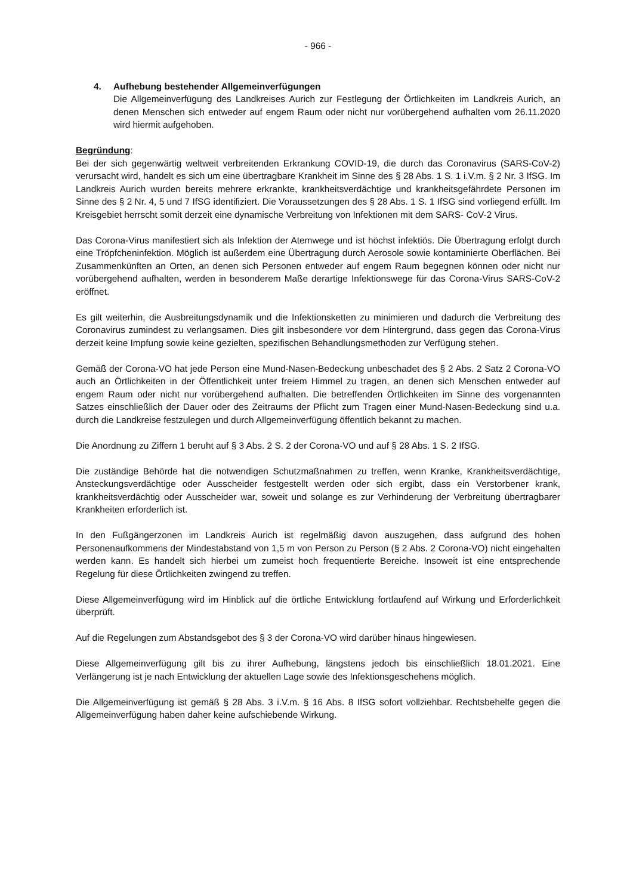- 966 -
4. Aufhebung bestehender Allgemeinverfügungen
Die Allgemeinverfügung des Landkreises Aurich zur Festlegung der Örtlichkeiten im Landkreis Aurich, an denen Menschen sich entweder auf engem Raum oder nicht nur vorübergehend aufhalten vom 26.11.2020 wird hiermit aufgehoben.
Begründung:
Bei der sich gegenwärtig weltweit verbreitenden Erkrankung COVID-19, die durch das Coronavirus (SARS-CoV-2) verursacht wird, handelt es sich um eine übertragbare Krankheit im Sinne des § 28 Abs. 1 S. 1 i.V.m. § 2 Nr. 3 IfSG. Im Landkreis Aurich wurden bereits mehrere erkrankte, krankheitsverdächtige und krankheitsgefährdete Personen im Sinne des § 2 Nr. 4, 5 und 7 IfSG identifiziert. Die Voraussetzungen des § 28 Abs. 1 S. 1 IfSG sind vorliegend erfüllt. Im Kreisgebiet herrscht somit derzeit eine dynamische Verbreitung von Infektionen mit dem SARS- CoV-2 Virus.
Das Corona-Virus manifestiert sich als Infektion der Atemwege und ist höchst infektiös. Die Übertragung erfolgt durch eine Tröpfcheninfektion. Möglich ist außerdem eine Übertragung durch Aerosole sowie kontaminierte Oberflächen. Bei Zusammenkünften an Orten, an denen sich Personen entweder auf engem Raum begegnen können oder nicht nur vorübergehend aufhalten, werden in besonderem Maße derartige Infektionswege für das Corona-Virus SARS-CoV-2 eröffnet.
Es gilt weiterhin, die Ausbreitungsdynamik und die Infektionsketten zu minimieren und dadurch die Verbreitung des Coronavirus zumindest zu verlangsamen. Dies gilt insbesondere vor dem Hintergrund, dass gegen das Corona-Virus derzeit keine Impfung sowie keine gezielten, spezifischen Behandlungsmethoden zur Verfügung stehen.
Gemäß der Corona-VO hat jede Person eine Mund-Nasen-Bedeckung unbeschadet des § 2 Abs. 2 Satz 2 Corona-VO auch an Örtlichkeiten in der Öffentlichkeit unter freiem Himmel zu tragen, an denen sich Menschen entweder auf engem Raum oder nicht nur vorübergehend aufhalten. Die betreffenden Örtlichkeiten im Sinne des vorgenannten Satzes einschließlich der Dauer oder des Zeitraums der Pflicht zum Tragen einer Mund-Nasen-Bedeckung sind u.a. durch die Landkreise festzulegen und durch Allgemeinverfügung öffentlich bekannt zu machen.
Die Anordnung zu Ziffern 1 beruht auf § 3 Abs. 2 S. 2 der Corona-VO und auf § 28 Abs. 1 S. 2 IfSG.
Die zuständige Behörde hat die notwendigen Schutzmaßnahmen zu treffen, wenn Kranke, Krankheitsverdächtige, Ansteckungsverdächtige oder Ausscheider festgestellt werden oder sich ergibt, dass ein Verstorbener krank, krankheitsverdächtig oder Ausscheider war, soweit und solange es zur Verhinderung der Verbreitung übertragbarer Krankheiten erforderlich ist.
In den Fußgängerzonen im Landkreis Aurich ist regelmäßig davon auszugehen, dass aufgrund des hohen Personenaufkommens der Mindestabstand von 1,5 m von Person zu Person (§ 2 Abs. 2 Corona-VO) nicht eingehalten werden kann. Es handelt sich hierbei um zumeist hoch frequentierte Bereiche. Insoweit ist eine entsprechende Regelung für diese Örtlichkeiten zwingend zu treffen.
Diese Allgemeinverfügung wird im Hinblick auf die örtliche Entwicklung fortlaufend auf Wirkung und Erforderlichkeit überprüft.
Auf die Regelungen zum Abstandsgebot des § 3 der Corona-VO wird darüber hinaus hingewiesen.
Diese Allgemeinverfügung gilt bis zu ihrer Aufhebung, längstens jedoch bis einschließlich 18.01.2021. Eine Verlängerung ist je nach Entwicklung der aktuellen Lage sowie des Infektionsgeschehens möglich.
Die Allgemeinverfügung ist gemäß § 28 Abs. 3 i.V.m. § 16 Abs. 8 IfSG sofort vollziehbar. Rechtsbehelfe gegen die Allgemeinverfügung haben daher keine aufschiebende Wirkung.